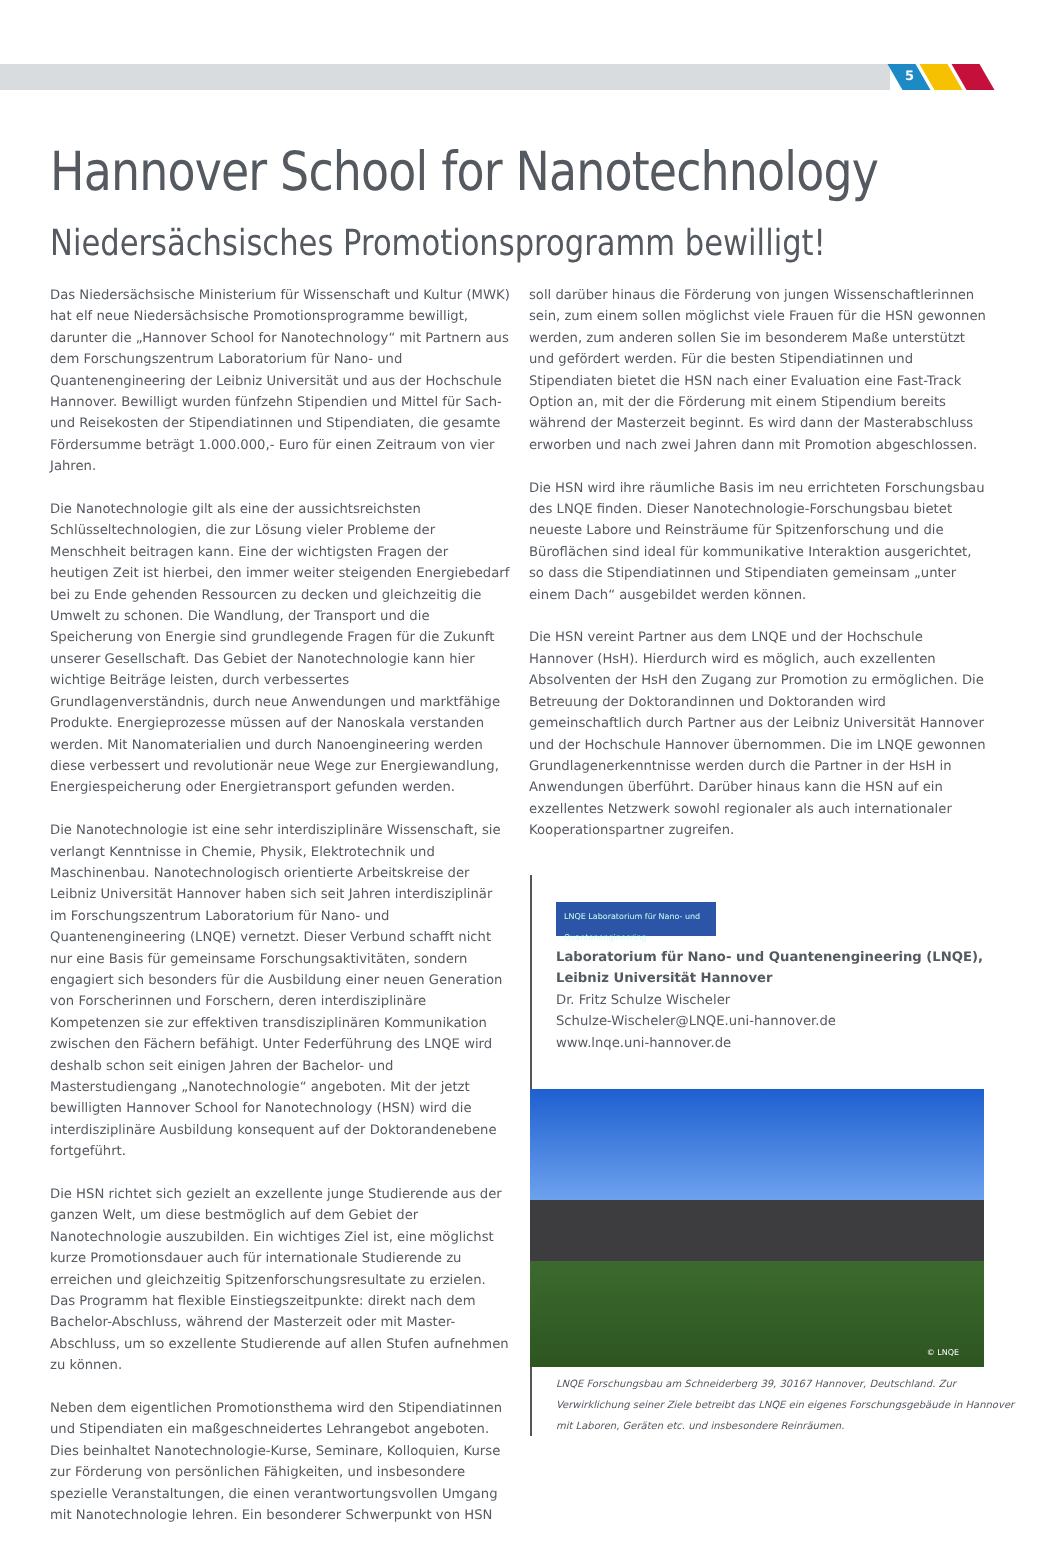5
Hannover School for Nanotechnology
Niedersächsisches Promotionsprogramm bewilligt!
Das Niedersächsische Ministerium für Wissenschaft und Kultur (MWK) hat elf neue Niedersächsische Promotionsprogramme bewilligt, darunter die „Hannover School for Nanotechnology“ mit Partnern aus dem Forschungszentrum Laboratorium für Nano- und Quantenengineering der Leibniz Universität und aus der Hochschule Hannover. Bewilligt wurden fünfzehn Stipendien und Mittel für Sach- und Reisekosten der Stipendiatinnen und Stipendiaten, die gesamte Fördersumme beträgt 1.000.000,- Euro für einen Zeitraum von vier Jahren.
Die Nanotechnologie gilt als eine der aussichtsreichsten Schlüsseltechnologien, die zur Lösung vieler Probleme der Menschheit beitragen kann. Eine der wichtigsten Fragen der heutigen Zeit ist hierbei, den immer weiter steigenden Energiebedarf bei zu Ende gehenden Ressourcen zu decken und gleichzeitig die Umwelt zu schonen. Die Wandlung, der Transport und die Speicherung von Energie sind grundlegende Fragen für die Zukunft unserer Gesellschaft. Das Gebiet der Nanotechnologie kann hier wichtige Beiträge leisten, durch verbessertes Grundlagenverständnis, durch neue Anwendungen und marktfähige Produkte. Energieprozesse müssen auf der Nanoskala verstanden werden. Mit Nanomaterialien und durch Nanoengineering werden diese verbessert und revolutionär neue Wege zur Energiewandlung, Energiespeicherung oder Energietransport gefunden werden.
Die Nanotechnologie ist eine sehr interdisziplinäre Wissenschaft, sie verlangt Kenntnisse in Chemie, Physik, Elektrotechnik und Maschinenbau. Nanotechnologisch orientierte Arbeitskreise der Leibniz Universität Hannover haben sich seit Jahren interdisziplinär im Forschungszentrum Laboratorium für Nano- und Quantenengineering (LNQE) vernetzt. Dieser Verbund schafft nicht nur eine Basis für gemeinsame Forschungsaktivitäten, sondern engagiert sich besonders für die Ausbildung einer neuen Generation von Forscherinnen und Forschern, deren interdisziplinäre Kompetenzen sie zur effektiven transdisziplinären Kommunikation zwischen den Fächern befähigt. Unter Federführung des LNQE wird deshalb schon seit einigen Jahren der Bachelor- und Masterstudiengang „Nanotechnologie“ angeboten. Mit der jetzt bewilligten Hannover School for Nanotechnology (HSN) wird die interdisziplinäre Ausbildung konsequent auf der Doktorandenebene fortgeführt.
Die HSN richtet sich gezielt an exzellente junge Studierende aus der ganzen Welt, um diese bestmöglich auf dem Gebiet der Nanotechnologie auszubilden. Ein wichtiges Ziel ist, eine möglichst kurze Promotionsdauer auch für internationale Studierende zu erreichen und gleichzeitig Spitzenforschungsresultate zu erzielen. Das Programm hat flexible Einstiegszeitpunkte: direkt nach dem Bachelor-Abschluss, während der Masterzeit oder mit Master-Abschluss, um so exzellente Studierende auf allen Stufen aufnehmen zu können.
Neben dem eigentlichen Promotionsthema wird den Stipendiatinnen und Stipendiaten ein maßgeschneidertes Lehrangebot angeboten. Dies beinhaltet Nanotechnologie-Kurse, Seminare, Kolloquien, Kurse zur Förderung von persönlichen Fähigkeiten, und insbesondere spezielle Veranstaltungen, die einen verantwortungsvollen Umgang mit Nanotechnologie lehren. Ein besonderer Schwerpunkt von HSN
soll darüber hinaus die Förderung von jungen Wissenschaftlerinnen sein, zum einem sollen möglichst viele Frauen für die HSN gewonnen werden, zum anderen sollen Sie im besonderem Maße unterstützt und gefördert werden. Für die besten Stipendiatinnen und Stipendiaten bietet die HSN nach einer Evaluation eine Fast-Track Option an, mit der die Förderung mit einem Stipendium bereits während der Masterzeit beginnt. Es wird dann der Masterabschluss erworben und nach zwei Jahren dann mit Promotion abgeschlossen.
Die HSN wird ihre räumliche Basis im neu errichteten Forschungsbau des LNQE finden. Dieser Nanotechnologie-Forschungsbau bietet neueste Labore und Reinsträume für Spitzenforschung und die Büroflächen sind ideal für kommunikative Interaktion ausgerichtet, so dass die Stipendiatinnen und Stipendiaten gemeinsam „unter einem Dach“ ausgebildet werden können.
Die HSN vereint Partner aus dem LNQE und der Hochschule Hannover (HsH). Hierdurch wird es möglich, auch exzellenten Absolventen der HsH den Zugang zur Promotion zu ermöglichen. Die Betreuung der Doktorandinnen und Doktoranden wird gemeinschaftlich durch Partner aus der Leibniz Universität Hannover und der Hochschule Hannover übernommen. Die im LNQE gewonnen Grundlagenerkenntnisse werden durch die Partner in der HsH in Anwendungen überführt. Darüber hinaus kann die HSN auf ein exzellentes Netzwerk sowohl regionaler als auch internationaler Kooperationspartner zugreifen.
LNQE Laboratorium für Nano- und Quantenengineering
Laboratorium für Nano- und Quantenengineering (LNQE),
Leibniz Universität Hannover
Dr. Fritz Schulze Wischeler
Schulze-Wischeler@LNQE.uni-hannover.de
www.lnqe.uni-hannover.de
© LNQE
LNQE Forschungsbau am Schneiderberg 39, 30167 Hannover, Deutschland. Zur Verwirklichung seiner Ziele betreibt das LNQE ein eigenes Forschungsgebäude in Hannover mit Laboren, Geräten etc. und insbesondere Reinräumen.